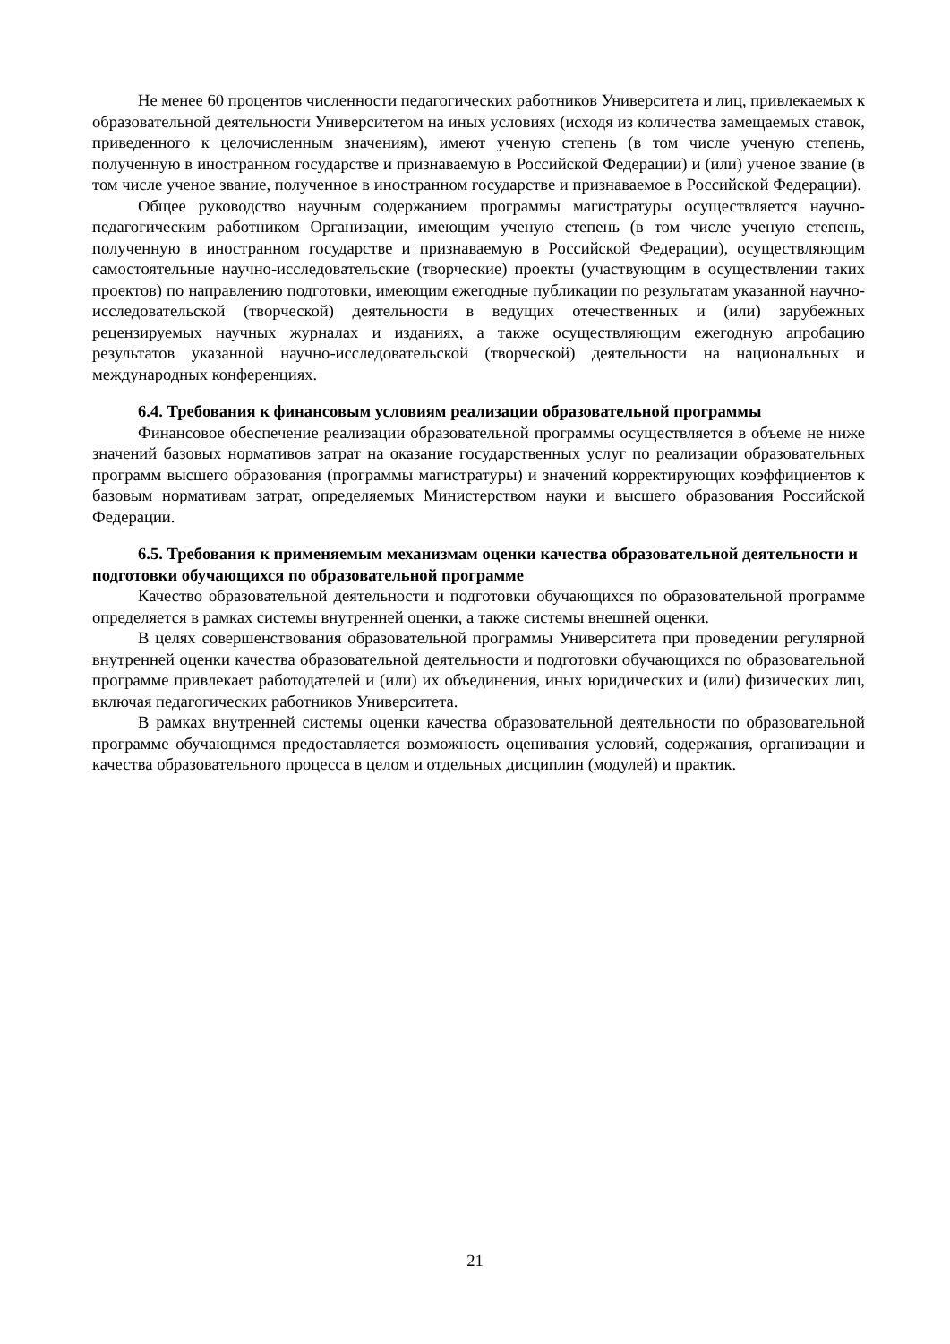Не менее 60 процентов численности педагогических работников Университета и лиц, привлекаемых к образовательной деятельности Университетом на иных условиях (исходя из количества замещаемых ставок, приведенного к целочисленным значениям), имеют ученую степень (в том числе ученую степень, полученную в иностранном государстве и признаваемую в Российской Федерации) и (или) ученое звание (в том числе ученое звание, полученное в иностранном государстве и признаваемое в Российской Федерации).
Общее руководство научным содержанием программы магистратуры осуществляется научно-педагогическим работником Организации, имеющим ученую степень (в том числе ученую степень, полученную в иностранном государстве и признаваемую в Российской Федерации), осуществляющим самостоятельные научно-исследовательские (творческие) проекты (участвующим в осуществлении таких проектов) по направлению подготовки, имеющим ежегодные публикации по результатам указанной научно-исследовательской (творческой) деятельности в ведущих отечественных и (или) зарубежных рецензируемых научных журналах и изданиях, а также осуществляющим ежегодную апробацию результатов указанной научно-исследовательской (творческой) деятельности на национальных и международных конференциях.
6.4. Требования к финансовым условиям реализации образовательной программы
Финансовое обеспечение реализации образовательной программы осуществляется в объеме не ниже значений базовых нормативов затрат на оказание государственных услуг по реализации образовательных программ высшего образования (программы магистратуры) и значений корректирующих коэффициентов к базовым нормативам затрат, определяемых Министерством науки и высшего образования Российской Федерации.
6.5. Требования к применяемым механизмам оценки качества образовательной деятельности и подготовки обучающихся по образовательной программе
Качество образовательной деятельности и подготовки обучающихся по образовательной программе определяется в рамках системы внутренней оценки, а также системы внешней оценки.
В целях совершенствования образовательной программы Университета при проведении регулярной внутренней оценки качества образовательной деятельности и подготовки обучающихся по образовательной программе привлекает работодателей и (или) их объединения, иных юридических и (или) физических лиц, включая педагогических работников Университета.
В рамках внутренней системы оценки качества образовательной деятельности по образовательной программе обучающимся предоставляется возможность оценивания условий, содержания, организации и качества образовательного процесса в целом и отдельных дисциплин (модулей) и практик.
21